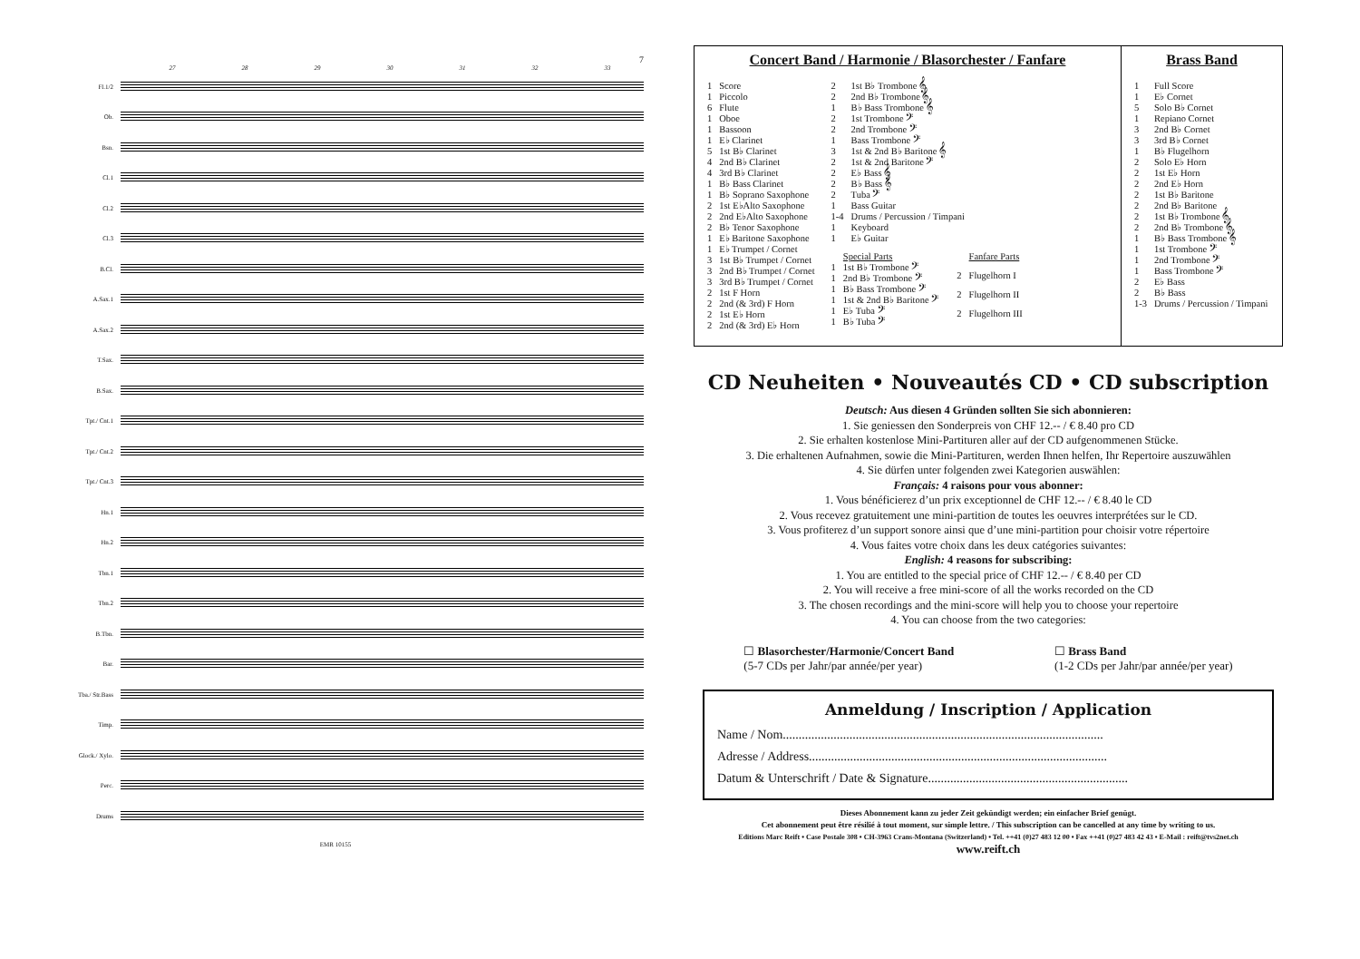7
27 28 29 30 31 32 33
Fl.1/2
Ob.
Bsn.
Cl.1
Cl.2
Cl.3
B.Cl.
A.Sax.1
A.Sax.2
T.Sax.
B.Sax.
Tpt./ Cnt.1
Tpt./ Cnt.2
Tpt./ Cnt.3
Hn.1
Hn.2
Tbn.1
Tbn.2
B.Tbn.
Bar.
Tba./ Str.Bass
Timp.
Glock./ Xylo.
Perc.
Drums
EMR 10155
Concert Band / Harmonie / Blasorchester / Fanfare
| 1 | Score |
| 1 | Piccolo |
| 6 | Flute |
| 1 | Oboe |
| 1 | Bassoon |
| 1 | E♭ Clarinet |
| 5 | 1st B♭ Clarinet |
| 4 | 2nd B♭ Clarinet |
| 4 | 3rd B♭ Clarinet |
| 1 | B♭ Bass Clarinet |
| 1 | B♭ Soprano Saxophone |
| 2 | 1st E♭Alto Saxophone |
| 2 | 2nd E♭Alto Saxophone |
| 2 | B♭ Tenor Saxophone |
| 1 | E♭ Baritone Saxophone |
| 1 | E♭ Trumpet / Cornet |
| 3 | 1st B♭ Trumpet / Cornet |
| 3 | 2nd B♭ Trumpet / Cornet |
| 3 | 3rd B♭ Trumpet / Cornet |
| 2 | 1st F Horn |
| 2 | 2nd (& 3rd) F Horn |
| 2 | 1st E♭ Horn |
| 2 | 2nd (& 3rd) E♭ Horn |
| 2 | 1st B♭ Trombone 𝄞 |
| 2 | 2nd B♭ Trombone 𝄞 |
| 1 | B♭ Bass Trombone 𝄞 |
| 2 | 1st Trombone 𝄢 |
| 2 | 2nd Trombone 𝄢 |
| 1 | Bass Trombone 𝄢 |
| 3 | 1st & 2nd B♭ Baritone 𝄞 |
| 2 | 1st & 2nd Baritone 𝄢 |
| 2 | E♭ Bass 𝄞 |
| 2 | B♭ Bass 𝄞 |
| 2 | Tuba 𝄢 |
| 1 | Bass Guitar |
| 1-4 | Drums / Percussion / Timpani |
| 1 | Keyboard |
| 1 | E♭ Guitar |
| | Special Parts |
| 1 | 1st B♭ Trombone 𝄢 |
| 1 | 2nd B♭ Trombone 𝄢 |
| 1 | B♭ Bass Trombone 𝄢 |
| 1 | 1st & 2nd B♭ Baritone 𝄢 |
| 1 | E♭ Tuba 𝄢 |
| 1 | B♭ Tuba 𝄢 |
| | Fanfare Parts |
| 2 | Flugelhorn I |
| 2 | Flugelhorn II |
| 2 | Flugelhorn III |
Brass Band
| 1 | Full Score |
| 1 | E♭ Cornet |
| 5 | Solo B♭ Cornet |
| 1 | Repiano Cornet |
| 3 | 2nd B♭ Cornet |
| 3 | 3rd B♭ Cornet |
| 1 | B♭ Flugelhorn |
| 2 | Solo E♭ Horn |
| 2 | 1st E♭ Horn |
| 2 | 2nd E♭ Horn |
| 2 | 1st B♭ Baritone |
| 2 | 2nd B♭ Baritone |
| 2 | 1st B♭ Trombone 𝄞 |
| 2 | 2nd B♭ Trombone 𝄞 |
| 1 | B♭ Bass Trombone 𝄞 |
| 1 | 1st Trombone 𝄢 |
| 1 | 2nd Trombone 𝄢 |
| 1 | Bass Trombone 𝄢 |
| 2 | E♭ Bass |
| 2 | B♭ Bass |
| 1-3 | Drums / Percussion / Timpani |
CD Neuheiten • Nouveautés CD • CD subscription
Deutsch: Aus diesen 4 Gründen sollten Sie sich abonnieren:
1. Sie geniessen den Sonderpreis von CHF 12.-- / € 8.40 pro CD
2. Sie erhalten kostenlose Mini-Partituren aller auf der CD aufgenommenen Stücke.
3. Die erhaltenen Aufnahmen, sowie die Mini-Partituren, werden Ihnen helfen, Ihr Repertoire auszuwählen
4. Sie dürfen unter folgenden zwei Kategorien auswählen:
Français: 4 raisons pour vous abonner:
1. Vous bénéficierez d’un prix exceptionnel de CHF 12.-- / € 8.40 le CD
2. Vous recevez gratuitement une mini-partition de toutes les oeuvres interprétées sur le CD.
3. Vous profiterez d’un support sonore ainsi que d’une mini-partition pour choisir votre répertoire
4. Vous faites votre choix dans les deux catégories suivantes:
English: 4 reasons for subscribing:
1. You are entitled to the special price of CHF 12.-- / € 8.40 per CD
2. You will receive a free mini-score of all the works recorded on the CD
3. The chosen recordings and the mini-score will help you to choose your repertoire
4. You can choose from the two categories:
☐ Blasorchester/Harmonie/Concert Band
(5-7 CDs per Jahr/par année/per year)
☐ Brass Band
(1-2 CDs per Jahr/par année/per year)
Anmeldung / Inscription / Application
Name / Nom.....................................................................................................
Adresse / Address..............................................................................................
Datum & Unterschrift / Date & Signature...............................................................
Dieses Abonnement kann zu jeder Zeit gekündigt werden; ein einfacher Brief genügt.
Cet abonnement peut être résilié à tout moment, sur simple lettre. / This subscription can be cancelled at any time by writing to us.
Editions Marc Reift • Case Postale 308 • CH-3963 Crans-Montana (Switzerland) • Tel. ++41 (0)27 483 12 00 • Fax ++41 (0)27 483 42 43 • E-Mail : reift@tvs2net.ch
www.reift.ch